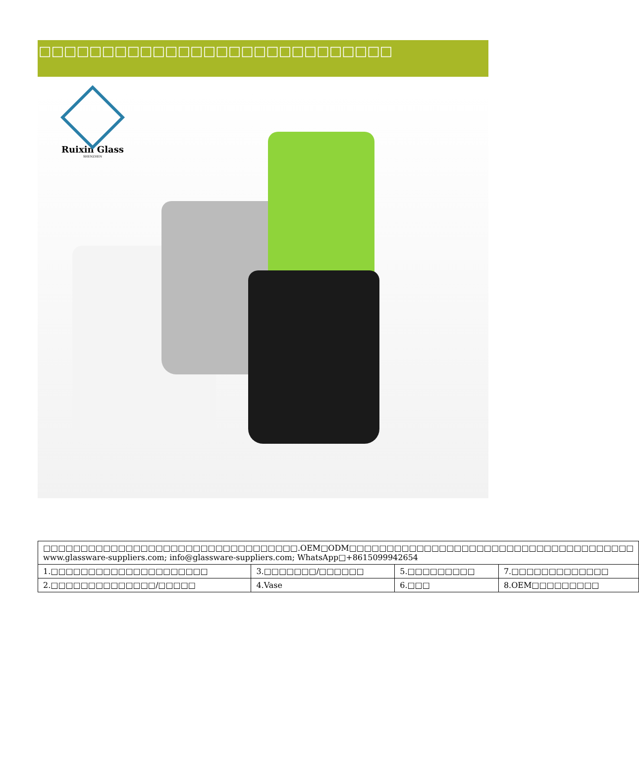□□□□□□□□□□□□□□□□□□□□□□□□□□□□
Ruixin Glass
SHENZHEN
| □□□□□□□□□□□□□□□□□□□□□□□□□□□□□□□□□□.OEM□ODM□□□□□□□□□□□□□□□□□□□□□□□□□□□□□□□□□□□□□□ www.glassware-suppliers.com; info@glassware-suppliers.com; WhatsApp□+8615099942654 | | | |
| 1.□□□□□□□□□□□□□□□□□□□□□ | 3.□□□□□□□/□□□□□□ | 5.□□□□□□□□□ | 7.□□□□□□□□□□□□□ |
| 2.□□□□□□□□□□□□□□/□□□□□ | 4.Vase | 6.□□□ | 8.OEM□□□□□□□□□ |